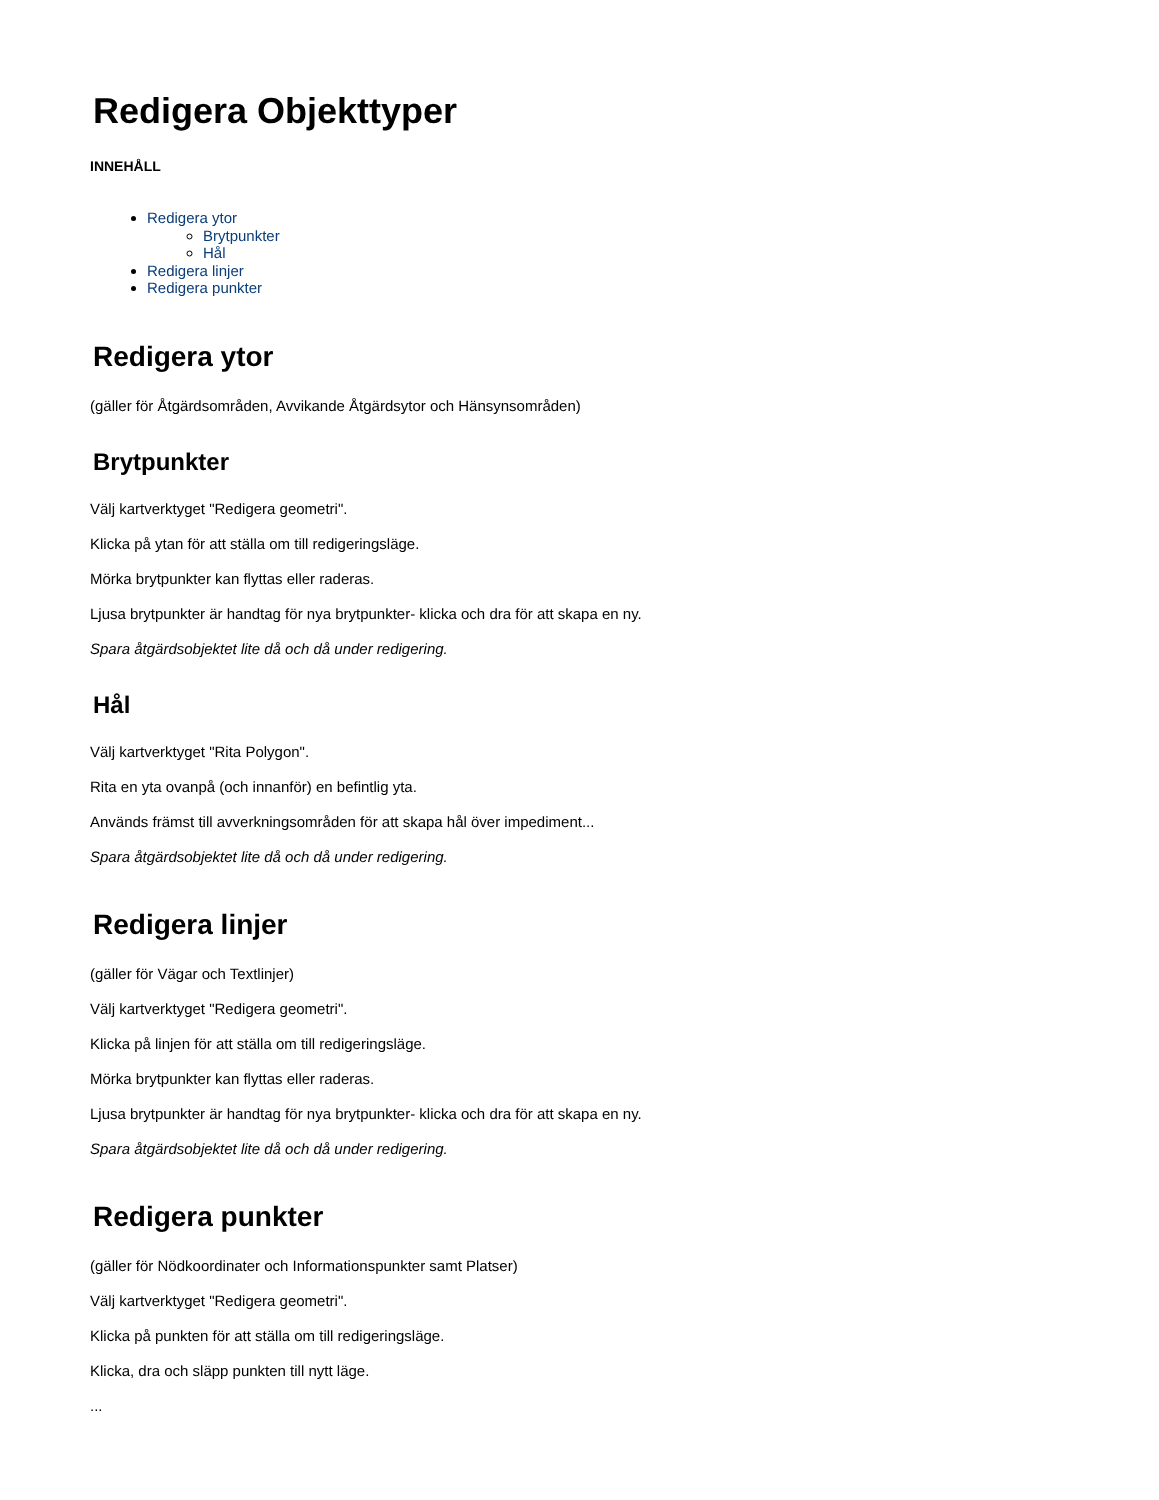Redigera Objekttyper
INNEHÅLL
Redigera ytor
Brytpunkter
Hål
Redigera linjer
Redigera punkter
Redigera ytor
(gäller för Åtgärdsområden, Avvikande Åtgärdsytor och Hänsynsområden)
Brytpunkter
Välj kartverktyget "Redigera geometri".
Klicka på ytan för att ställa om till redigeringsläge.
Mörka brytpunkter kan flyttas eller raderas.
Ljusa brytpunkter är handtag för nya brytpunkter- klicka och dra för att skapa en ny.
Spara åtgärdsobjektet lite då och då under redigering.
Hål
Välj kartverktyget "Rita Polygon".
Rita en yta ovanpå (och innanför) en befintlig yta.
Används främst till avverkningsområden för att skapa hål över impediment...
Spara åtgärdsobjektet lite då och då under redigering.
Redigera linjer
(gäller för Vägar och Textlinjer)
Välj kartverktyget "Redigera geometri".
Klicka på linjen för att ställa om till redigeringsläge.
Mörka brytpunkter kan flyttas eller raderas.
Ljusa brytpunkter är handtag för nya brytpunkter- klicka och dra för att skapa en ny.
Spara åtgärdsobjektet lite då och då under redigering.
Redigera punkter
(gäller för Nödkoordinater och Informationspunkter samt Platser)
Välj kartverktyget "Redigera geometri".
Klicka på punkten för att ställa om till redigeringsläge.
Klicka, dra och släpp punkten till nytt läge.
...